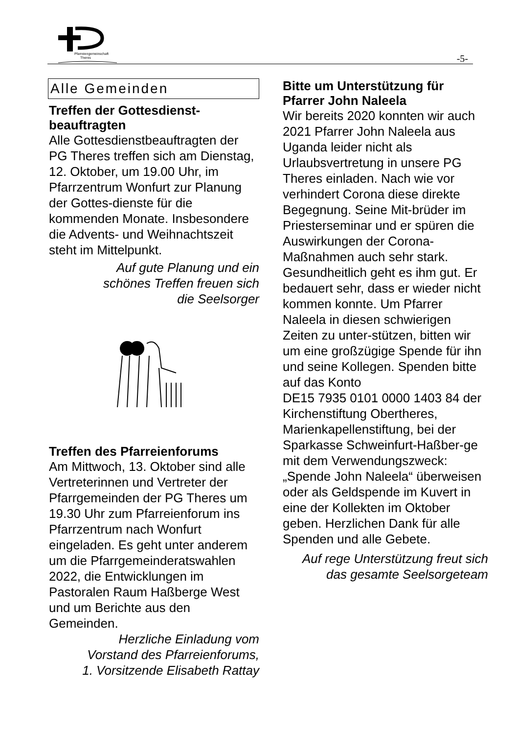Pfarreiengemeinschaft
Theres
-5-
Alle Gemeinden
Treffen der Gottesdienst-
beauftragten
Alle Gottesdienstbeauftragten der PG Theres treffen sich am Dienstag, 12. Oktober, um 19.00 Uhr, im Pfarrzentrum Wonfurt zur Planung der Gottes-dienste für die kommenden Monate. Insbesondere die Advents- und Weihnachtszeit steht im Mittelpunkt.
Auf gute Planung und ein
schönes Treffen freuen sich
die Seelsorger
Treffen des Pfarreienforums
Am Mittwoch, 13. Oktober sind alle Vertreterinnen und Vertreter der Pfarrgemeinden der PG Theres um 19.30 Uhr zum Pfarreienforum ins Pfarrzentrum nach Wonfurt eingeladen. Es geht unter anderem um die Pfarrgemeinderatswahlen 2022, die Entwicklungen im Pastoralen Raum Haßberge West und um Berichte aus den Gemeinden.
Herzliche Einladung vom
Vorstand des Pfarreienforums,
1. Vorsitzende Elisabeth Rattay
Bitte um Unterstützung für Pfarrer John Naleela
Wir bereits 2020 konnten wir auch 2021 Pfarrer John Naleela aus Uganda leider nicht als Urlaubsvertretung in unsere PG Theres einladen. Nach wie vor verhindert Corona diese direkte Begegnung. Seine Mit-brüder im Priesterseminar und er spüren die Auswirkungen der Corona-Maßnahmen auch sehr stark. Gesundheitlich geht es ihm gut. Er bedauert sehr, dass er wieder nicht kommen konnte. Um Pfarrer Naleela in diesen schwierigen Zeiten zu unter-stützen, bitten wir um eine großzügige Spende für ihn und seine Kollegen. Spenden bitte auf das Konto
DE15 7935 0101 0000 1403 84 der Kirchenstiftung Obertheres, Marienkapellenstiftung, bei der Sparkasse Schweinfurt-Haßber-ge mit dem Verwendungszweck: „Spende John Naleela“ überweisen oder als Geldspende im Kuvert in eine der Kollekten im Oktober geben. Herzlichen Dank für alle Spenden und alle Gebete.
Auf rege Unterstützung freut sich
das gesamte Seelsorgeteam